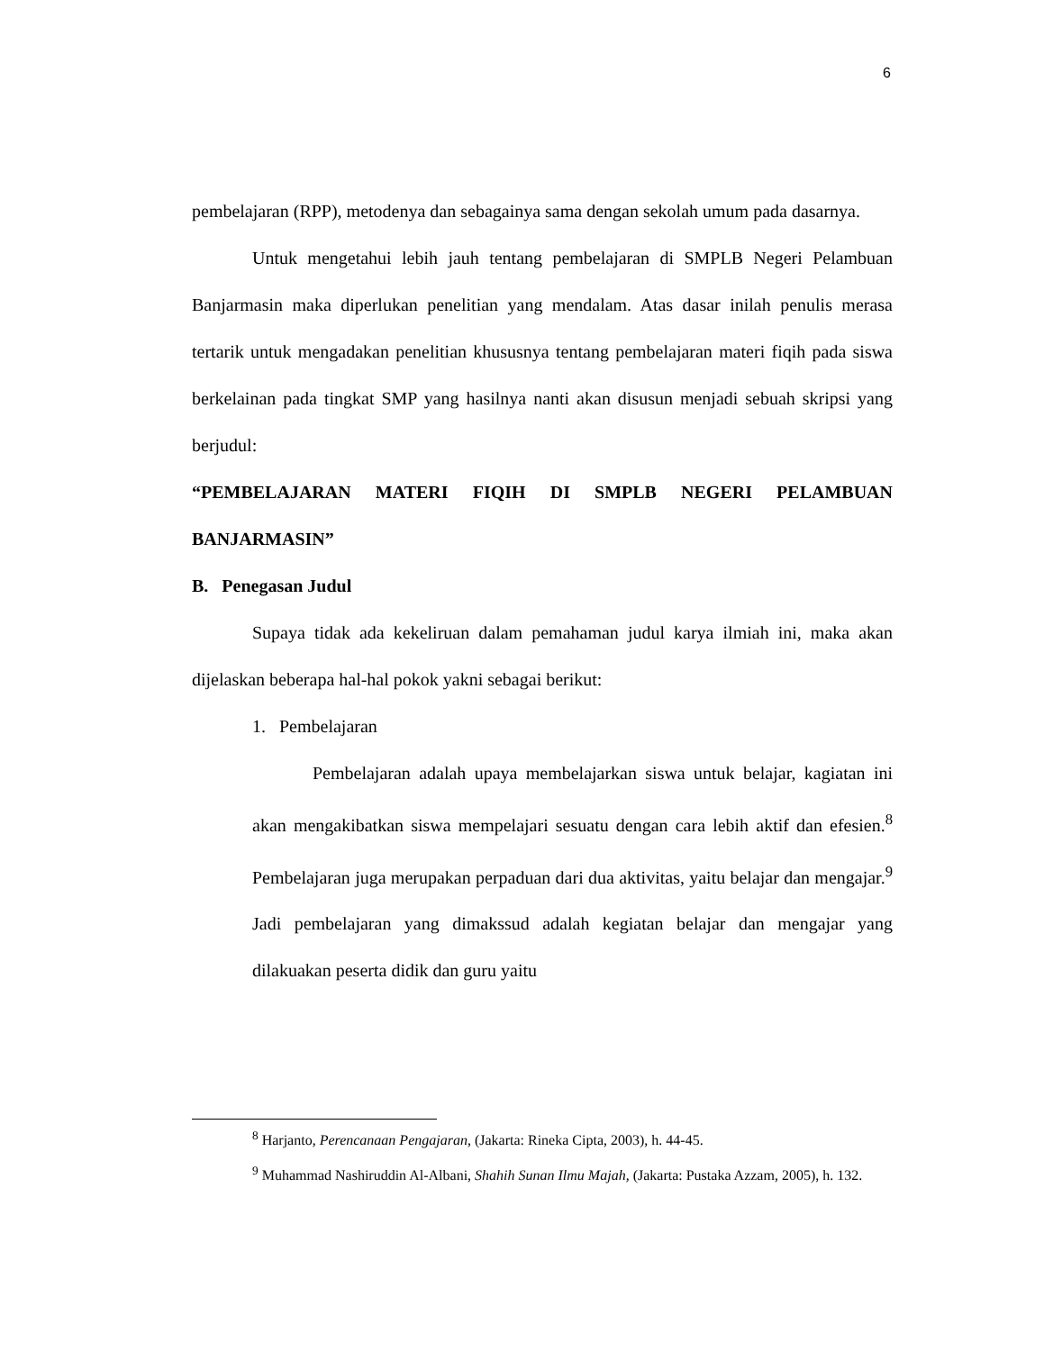6
pembelajaran (RPP), metodenya dan sebagainya sama dengan sekolah umum pada dasarnya.
Untuk mengetahui lebih jauh tentang pembelajaran di SMPLB Negeri Pelambuan Banjarmasin maka diperlukan penelitian yang mendalam. Atas dasar inilah penulis merasa tertarik untuk mengadakan penelitian khususnya tentang pembelajaran materi fiqih pada siswa berkelainan pada tingkat SMP yang hasilnya nanti akan disusun menjadi sebuah skripsi yang berjudul:
“PEMBELAJARAN MATERI FIQIH DI SMPLB NEGERI PELAMBUAN BANJARMASIN”
B. Penegasan Judul
Supaya tidak ada kekeliruan dalam pemahaman judul karya ilmiah ini, maka akan dijelaskan beberapa hal-hal pokok yakni sebagai berikut:
1. Pembelajaran
Pembelajaran adalah upaya membelajarkan siswa untuk belajar, kagiatan ini akan mengakibatkan siswa mempelajari sesuatu dengan cara lebih aktif dan efesien.<sup>8</sup> Pembelajaran juga merupakan perpaduan dari dua aktivitas, yaitu belajar dan mengajar.<sup>9</sup> Jadi pembelajaran yang dimakssud adalah kegiatan belajar dan mengajar yang dilakuakan peserta didik dan guru yaitu
<sup>8</sup> Harjanto, Perencanaan Pengajaran, (Jakarta: Rineka Cipta, 2003), h. 44-45.
<sup>9</sup> Muhammad Nashiruddin Al-Albani, Shahih Sunan Ilmu Majah, (Jakarta: Pustaka Azzam, 2005), h. 132.